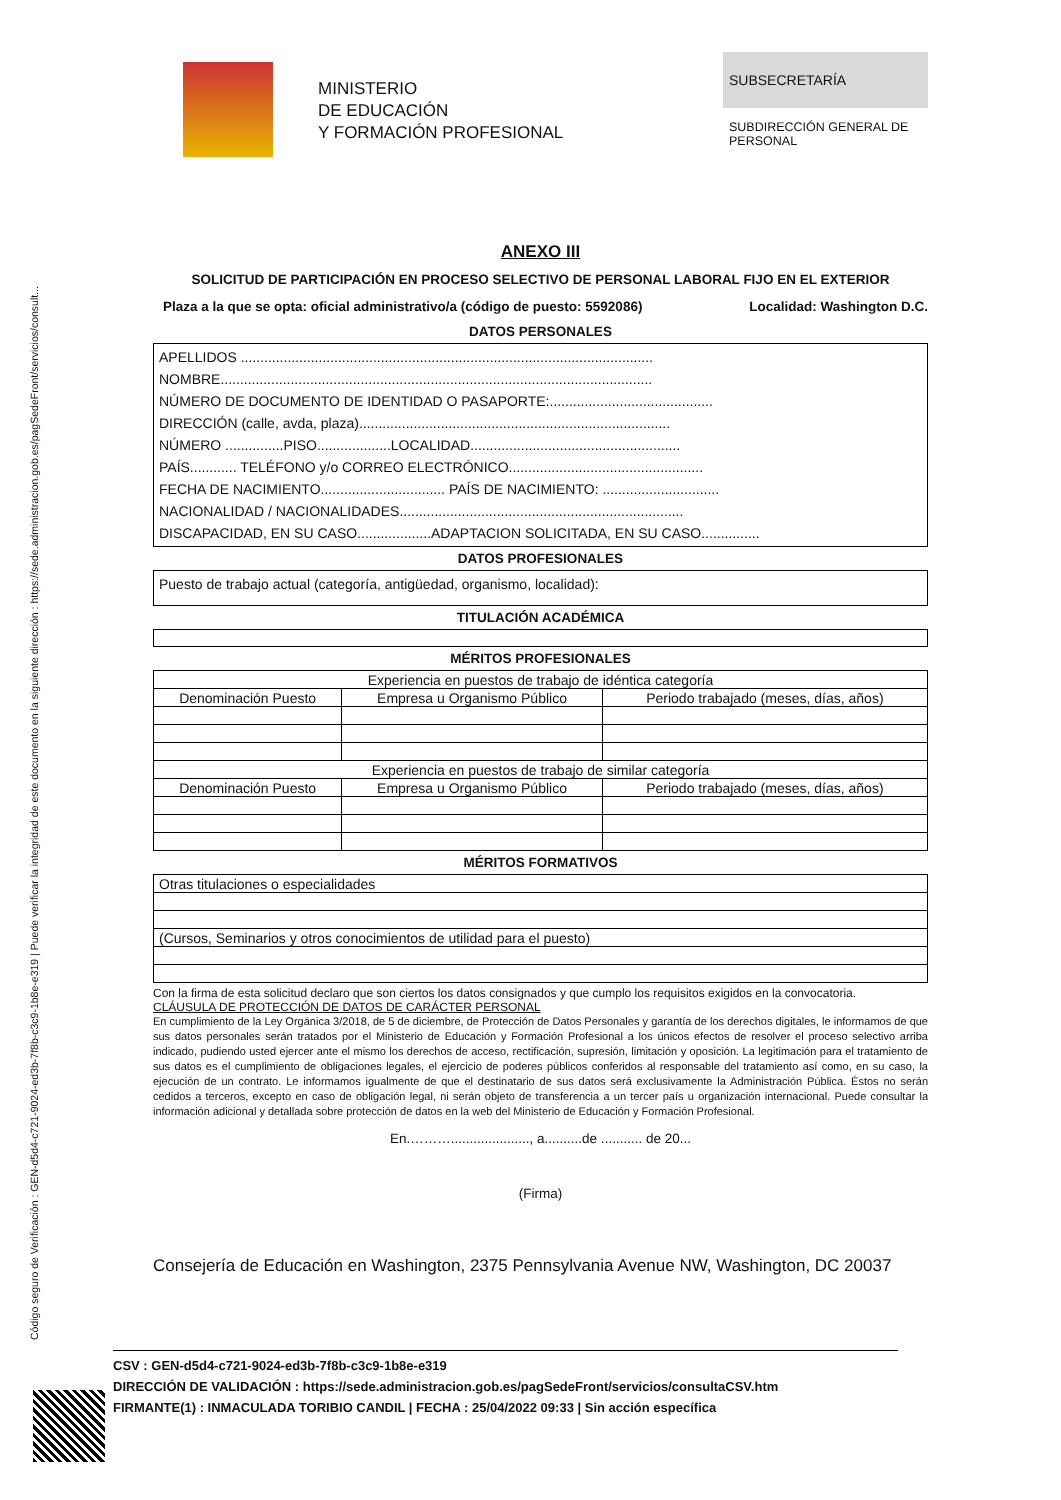Código seguro de Verificación : GEN-d5d4-c721-9024-ed3b-7f8b-c3c9-1b8e-e319 | Puede verificar la integridad de este documento en la siguiente dirección : https://sede.administracion.gob.es/pagSedeFront/servicios/consult...
MINISTERIO
DE EDUCACIÓN
Y FORMACIÓN PROFESIONAL
SUBSECRETARÍA
SUBDIRECCIÓN GENERAL DE PERSONAL
ANEXO III
SOLICITUD DE PARTICIPACIÓN EN PROCESO SELECTIVO DE PERSONAL LABORAL FIJO EN EL EXTERIOR
Plaza a la que se opta: oficial administrativo/a (código de puesto: 5592086) Localidad: Washington D.C.
DATOS PERSONALES
APELLIDOS ..........................................................................................................
NOMBRE...............................................................................................................
NÚMERO DE DOCUMENTO DE IDENTIDAD O PASAPORTE:..........................................
DIRECCIÓN (calle, avda, plaza)................................................................................
NÚMERO ...............PISO...................LOCALIDAD......................................................
PAÍS............ TELÉFONO y/o CORREO ELECTRÓNICO..................................................
FECHA DE NACIMIENTO................................ PAÍS DE NACIMIENTO: ..............................
NACIONALIDAD / NACIONALIDADES.........................................................................
DISCAPACIDAD, EN SU CASO...................ADAPTACION SOLICITADA, EN SU CASO...............
DATOS PROFESIONALES
Puesto de trabajo actual (categoría, antigüedad, organismo, localidad):
TITULACIÓN ACADÉMICA
MÉRITOS PROFESIONALES
| Experiencia en puestos de trabajo de idéntica categoría | | |
| --- | --- | --- |
| Denominación Puesto | Empresa u Organismo Público | Periodo trabajado (meses, días, años) |
| Experiencia en puestos de trabajo de similar categoría | | |
| Denominación Puesto | Empresa u Organismo Público | Periodo trabajado (meses, días, años) |
MÉRITOS FORMATIVOS
| Otras titulaciones o especialidades |
| (Cursos, Seminarios y otros conocimientos de utilidad para el puesto) |
Con la firma de esta solicitud declaro que son ciertos los datos consignados y que cumplo los requisitos exigidos en la convocatoria.
CLÁUSULA DE PROTECCIÓN DE DATOS DE CARÁCTER PERSONAL
En cumplimiento de la Ley Orgánica 3/2018, de 5 de diciembre, de Protección de Datos Personales y garantía de los derechos digitales, le informamos de que sus datos personales serán tratados por el Ministerio de Educación y Formación Profesional a los únicos efectos de resolver el proceso selectivo arriba indicado, pudiendo usted ejercer ante el mismo los derechos de acceso, rectificación, supresión, limitación y oposición. La legitimación para el tratamiento de sus datos es el cumplimiento de obligaciones legales, el ejercicio de poderes públicos conferidos al responsable del tratamiento así como, en su caso, la ejecución de un contrato. Le informamos igualmente de que el destinatario de sus datos será exclusivamente la Administración Pública. Éstos no serán cedidos a terceros, excepto en caso de obligación legal, ni serán objeto de transferencia a un tercer país u organización internacional. Puede consultar la información adicional y detallada sobre protección de datos en la web del Ministerio de Educación y Formación Profesional.
En.………....................., a..........de ........... de 20...
(Firma)
Consejería de Educación en Washington, 2375 Pennsylvania Avenue NW, Washington, DC 20037
CSV : GEN-d5d4-c721-9024-ed3b-7f8b-c3c9-1b8e-e319
DIRECCIÓN DE VALIDACIÓN : https://sede.administracion.gob.es/pagSedeFront/servicios/consultaCSV.htm
FIRMANTE(1) : INMACULADA TORIBIO CANDIL | FECHA : 25/04/2022 09:33 | Sin acción específica